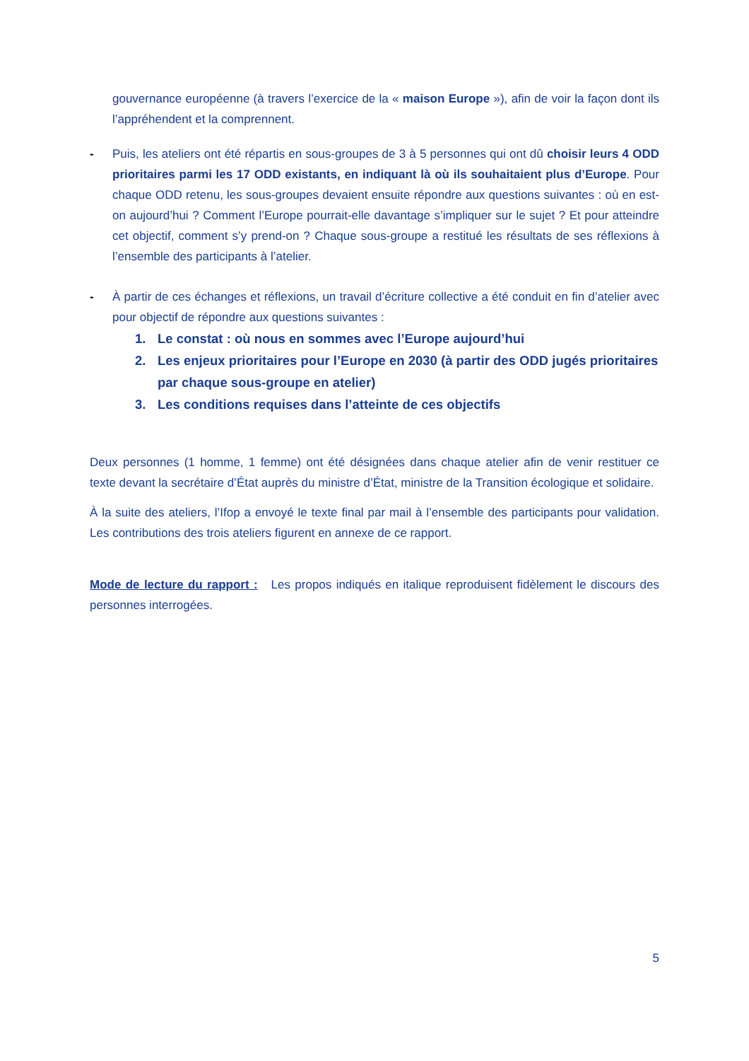gouvernance européenne (à travers l’exercice de la « maison Europe »), afin de voir la façon dont ils l’appréhendent et la comprennent.
- Puis, les ateliers ont été répartis en sous-groupes de 3 à 5 personnes qui ont dû choisir leurs 4 ODD prioritaires parmi les 17 ODD existants, en indiquant là où ils souhaitaient plus d’Europe. Pour chaque ODD retenu, les sous-groupes devaient ensuite répondre aux questions suivantes : où en est-on aujourd’hui ? Comment l’Europe pourrait-elle davantage s’impliquer sur le sujet ? Et pour atteindre cet objectif, comment s’y prend-on ? Chaque sous-groupe a restitué les résultats de ses réflexions à l’ensemble des participants à l’atelier.
- À partir de ces échanges et réflexions, un travail d’écriture collective a été conduit en fin d’atelier avec pour objectif de répondre aux questions suivantes :
1. Le constat : où nous en sommes avec l’Europe aujourd’hui
2. Les enjeux prioritaires pour l’Europe en 2030 (à partir des ODD jugés prioritaires par chaque sous-groupe en atelier)
3. Les conditions requises dans l’atteinte de ces objectifs
Deux personnes (1 homme, 1 femme) ont été désignées dans chaque atelier afin de venir restituer ce texte devant la secrétaire d’État auprès du ministre d’État, ministre de la Transition écologique et solidaire.
À la suite des ateliers, l’Ifop a envoyé le texte final par mail à l’ensemble des participants pour validation. Les contributions des trois ateliers figurent en annexe de ce rapport.
Mode de lecture du rapport : Les propos indiqués en italique reproduisent fidèlement le discours des personnes interrogées.
5